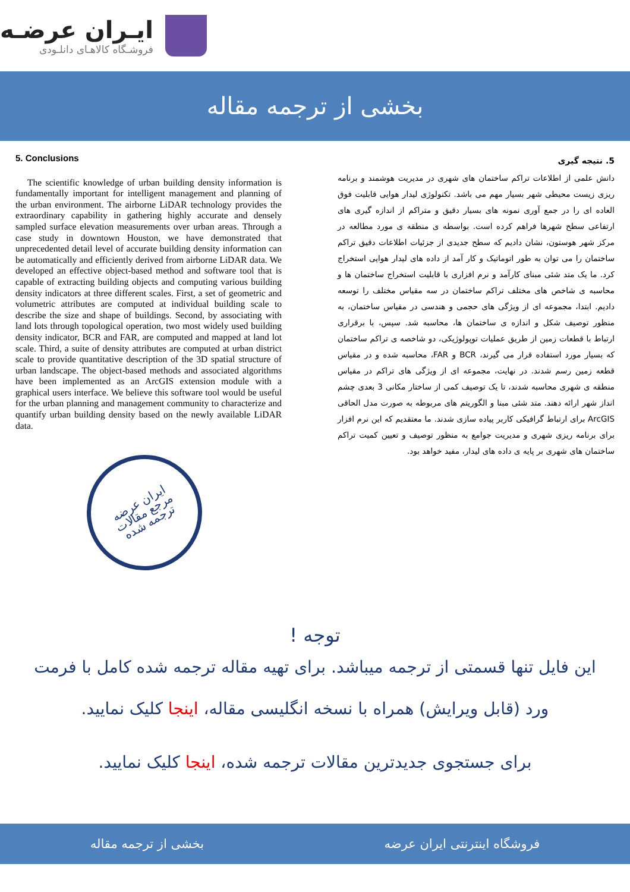ایـران عرضـه
فروشـگاه کالاهـای دانلـودی
بخشی از ترجمه مقاله
5. Conclusions
The scientific knowledge of urban building density information is fundamentally important for intelligent management and planning of the urban environment. The airborne LiDAR technology provides the extraordinary capability in gathering highly accurate and densely sampled surface elevation measurements over urban areas. Through a case study in downtown Houston, we have demonstrated that unprecedented detail level of accurate building density information can be automatically and efficiently derived from airborne LiDAR data. We developed an effective object-based method and software tool that is capable of extracting building objects and computing various building density indicators at three different scales. First, a set of geometric and volumetric attributes are computed at individual building scale to describe the size and shape of buildings. Second, by associating with land lots through topological operation, two most widely used building density indicator, BCR and FAR, are computed and mapped at land lot scale. Third, a suite of density attributes are computed at urban district scale to provide quantitative description of the 3D spatial structure of urban landscape. The object-based methods and associated algorithms have been implemented as an ArcGIS extension module with a graphical users interface. We believe this software tool would be useful for the urban planning and management community to characterize and quantify urban building density based on the newly available LiDAR data.
ایران عرضه
مرجع مقالات
ترجمه شده
5. نتیجه گیری
دانش علمی از اطلاعات تراکم ساختمان های شهری در مدیریت هوشمند و برنامه ریزی زیست محیطی شهر بسیار مهم می باشد. تکنولوژی لیدار هوایی قابلیت فوق العاده ای را در جمع آوری نمونه های بسیار دقیق و متراکم از اندازه گیری های ارتفاعی سطح شهرها فراهم کرده است. بواسطه ی منطقه ی مورد مطالعه در مرکز شهر هوستون، نشان دادیم که سطح جدیدی از جزئیات اطلاعات دقیق تراکم ساختمان را می توان به طور اتوماتیک و کار آمد از داده های لیدار هوایی استخراج کرد. ما یک متد شئی مبنای کارآمد و نرم افزاری با قابلیت استخراج ساختمان ها و محاسبه ی شاخص های مختلف تراکم ساختمان در سه مقیاس مختلف را توسعه دادیم. ابتدا، مجموعه ای از ویژگی های حجمی و هندسی در مقیاس ساختمان، به منظور توصیف شکل و اندازه ی ساختمان ها، محاسبه شد. سپس، با برقراری ارتباط با قطعات زمین از طریق عملیات توپولوژیکی، دو شاخصه ی تراکم ساختمان که بسیار مورد استفاده قرار می گیرند، BCR و FAR، محاسبه شده و در مقیاس قطعه زمین رسم شدند. در نهایت، مجموعه ای از ویژگی های تراکم در مقیاس منطقه ی شهری محاسبه شدند، تا یک توصیف کمی از ساختار مکانی 3 بعدی چشم انداز شهر ارائه دهند. متد شئی مبنا و الگوریتم های مربوطه به صورت مدل الحاقی ArcGIS برای ارتباط گرافیکی کاربر پیاده سازی شدند. ما معتقدیم که این نرم افزار برای برنامه ریزی شهری و مدیریت جوامع به منظور توصیف و تعیین کمیت تراکم ساختمان های شهری بر پایه ی داده های لیدار، مفید خواهد بود.
توجه !
این فایل تنها قسمتی از ترجمه میباشد. برای تهیه مقاله ترجمه شده کامل با فرمت ورد (قابل ویرایش) همراه با نسخه انگلیسی مقاله، اینجا کلیک نمایید.
برای جستجوی جدیدترین مقالات ترجمه شده، اینجا کلیک نمایید.
فروشگاه اینترنتی ایران عرضه بخشی از ترجمه مقاله